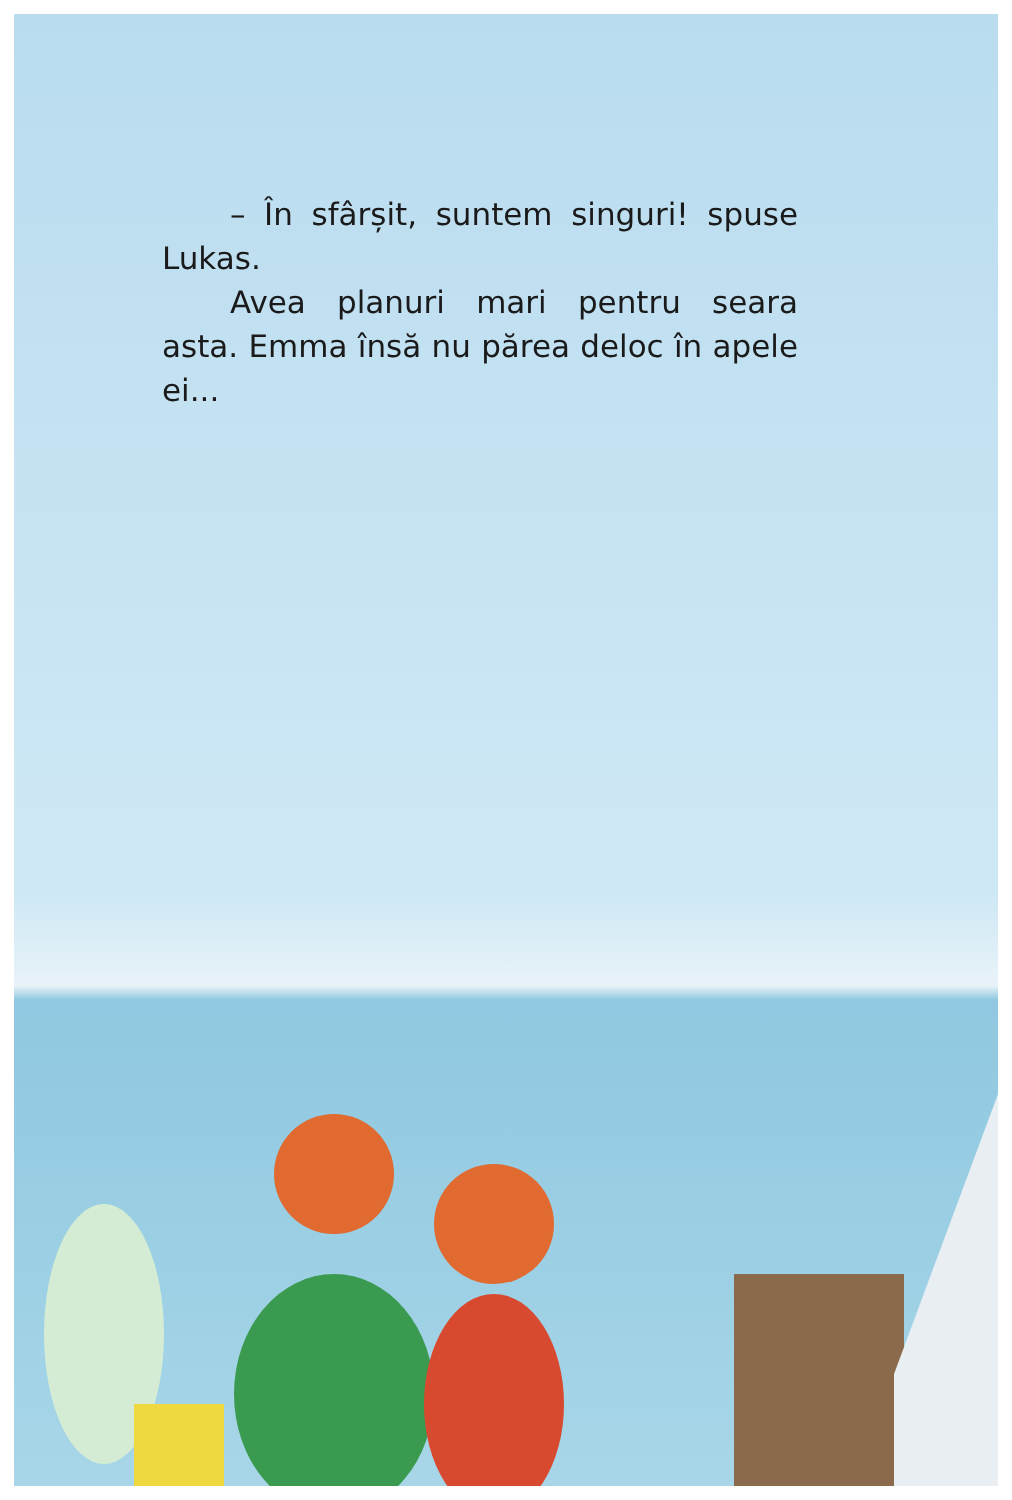– În sfârșit, suntem singuri! spuse Lukas.
Avea planuri mari pentru seara asta. Emma însă nu părea deloc în apele ei...